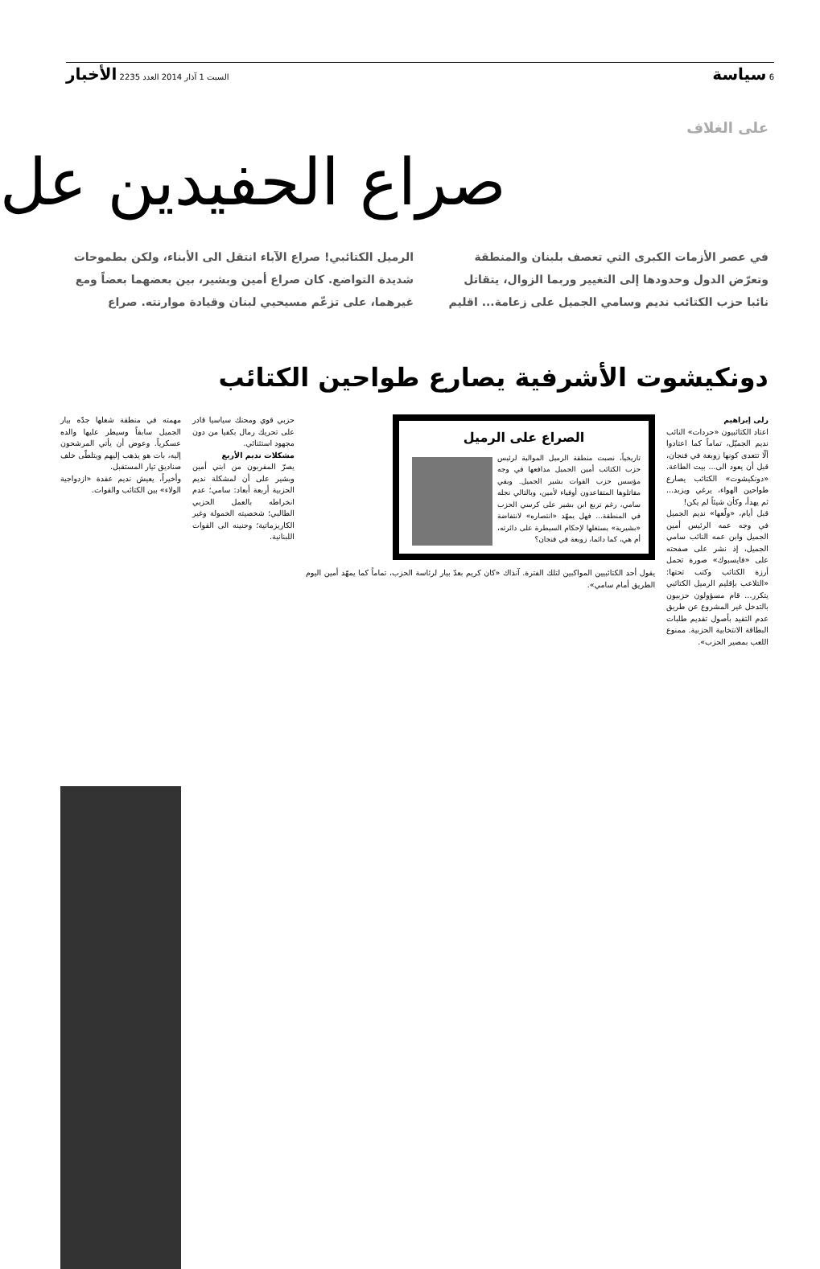6 سياسة السبت 1 آذار 2014 العدد 2235 الأخبار
على الغلاف
صراع الحفيدين عل
في عصر الأزمات الكبرى التي تعصف بلبنان والمنطقة وتعرّض الدول وحدودها إلى التغيير وربما الزوال، يتقاتل نائبا حزب الكتائب نديم وسامي الجميل على زعامة... اقليم
الرميل الكتائبي! صراع الآباء انتقل الى الأبناء، ولكن بطموحات شديدة التواضع. كان صراع أمين وبشير، بين بعضهما بعضاً ومع غيرهما، على تزعّم مسيحيي لبنان وقيادة موارنته. صراع
دونكيشوت الأشرفية يصارع طواحين الكتائب
رلى إبراهيم
اعتاد الكتائبيون «حردات» النائب نديم الجميّل، تماماً كما اعتادوا ألّا تتعدى كونها زوبعة في فنجان، قبل أن يعود الى... بيت الطاعة. «دونكيشوت» الكتائب يصارع طواحين الهواء، يرغي ويزبد... ثم يهدأ، وكأن شيئاً لم يكن!
قبل أيام، «ولّعها» نديم الجميل في وجه عمه الرئيس أمين الجميل وابن عمه النائب سامي الجميل، إذ نشر على صفحته على «فايسبوك» صورة تحمل أرزة الكتائب وكتب تحتها: «التلاعب بإقليم الرميل الكتائبي يتكرر... قام مسؤولون حزبيون بالتدخل غير المشروع عن طريق عدم التقيد بأصول تقديم طلبات البطاقة الانتخابية الحزبية. ممنوع اللعب بمصير الحزب».
الصراع على الرميل
تاريخياً، نصبت منطقة الرميل الموالية لرئيس حزب الكتائب أمين الجميل مدافعها في وجه مؤسس حزب القوات بشير الجميل. وبقي مقاتلوها المتقاعدون أوفياء لأمين، وبالتالي نجله سامي، رغم تربع ابن بشير على كرسي الحزب في المنطقة... فهل يمهّد «انتصاره» لانتفاضة «بشيرية» يستغلها لإحكام السيطرة على دائرته، أم هي، كما دائما، زوبعة في فنجان؟
يقول أحد الكتائبيين المواكبين لتلك الفترة. آنذاك «كان كريم بعدّ بيار لرئاسة الحزب، تماماً كما يمهّد أمين اليوم الطريق أمام سامي».
حزبي قوي ومحنك سياسيا قادر على تحريك رمال بكفيا من دون مجهود استثنائي.
مشكلات نديم الأربع
يصرّ المقربون من ابني أمين وبشير على أن لمشكلة نديم الحزبية أربعة أبعاد: سامي؛ عدم انخراطه بالعمل الحزبي الطالبي؛ شخصيته الخمولة وغير الكاريزماتية؛ وحنينه الى القوات اللبنانية.
مهمته في منطقة شغلها جدّه بيار الجميل سابقاً وسيطر عليها والده عسكرياً. وعوض أن يأتي المرشحون إليه، بات هو يذهب إليهم ويتلطّى خلف صناديق تيار المستقبل.
وأخيراً، يعيش نديم عقدة «ازدواجية الولاء» بين الكتائب والقوات.